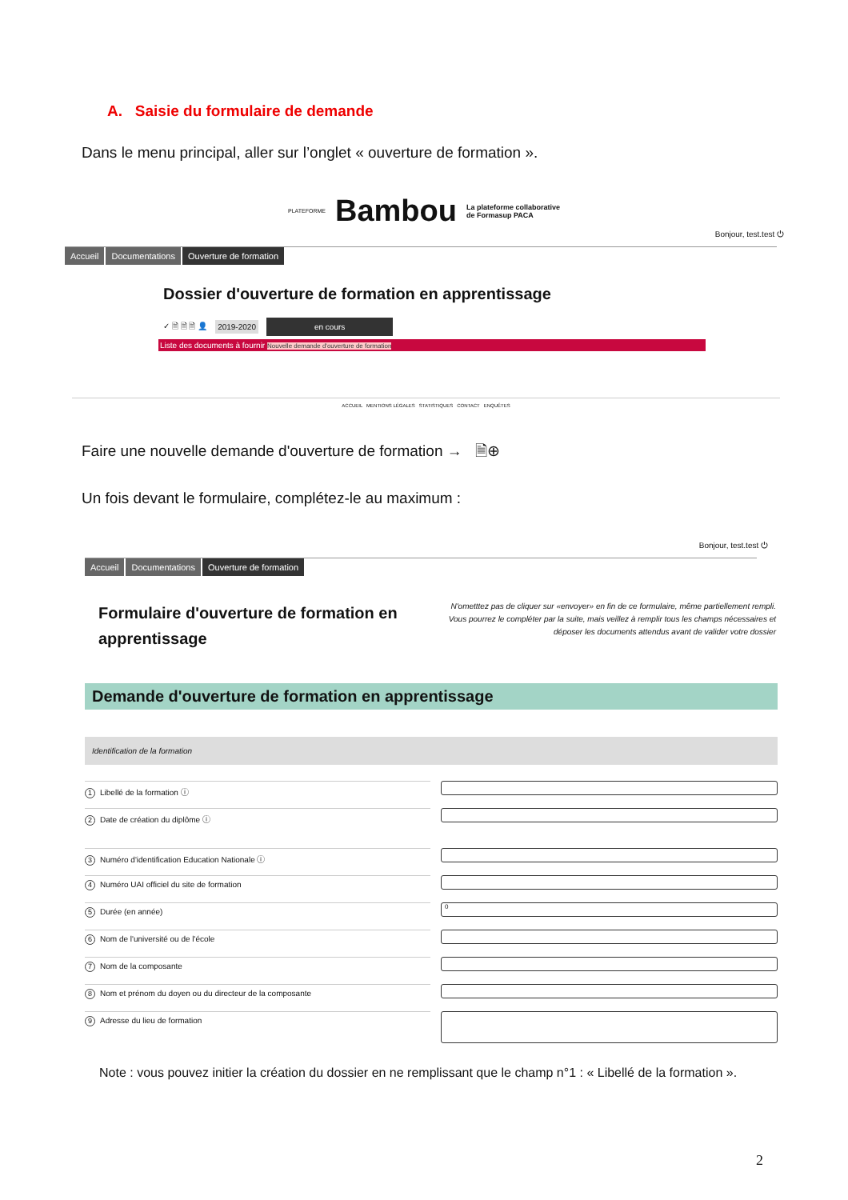A. Saisie du formulaire de demande
Dans le menu principal, aller sur l’onglet « ouverture de formation ».
PLATEFORME Bambou La plateforme collaborative
de Formasup PACA
Bonjour, test.test ⏻
Accueil Documentations Ouverture de formation
Dossier d'ouverture de formation en apprentissage
✓ 🗎 🗎 🗎 👤 2019-2020 en cours
Liste des documents à fournir Nouvelle demande d'ouverture de formation
ACCUEIL MENTIONS LÉGALES STATISTIQUES CONTACT ENQUÊTES
Faire une nouvelle demande d'ouverture de formation → 🗎⊕
Un fois devant le formulaire, complétez-le au maximum :
Bonjour, test.test ⏻
Accueil Documentations Ouverture de formation
Formulaire d'ouverture de formation en
apprentissage
N'ometttez pas de cliquer sur «envoyer» en fin de ce formulaire, même partiellement rempli. Vous pourrez le compléter par la suite, mais veillez à remplir tous les champs nécessaires et déposer les documents attendus avant de valider votre dossier
Demande d'ouverture de formation en apprentissage
Identification de la formation
1 Libellé de la formation ⓘ
2 Date de création du diplôme ⓘ
3 Numéro d'identification Education Nationale ⓘ
4 Numéro UAI officiel du site de formation
5 Durée (en année)
0
6 Nom de l'université ou de l'école
7 Nom de la composante
8 Nom et prénom du doyen ou du directeur de la composante
9 Adresse du lieu de formation
Note : vous pouvez initier la création du dossier en ne remplissant que le champ n°1 : « Libellé de la formation ».
2